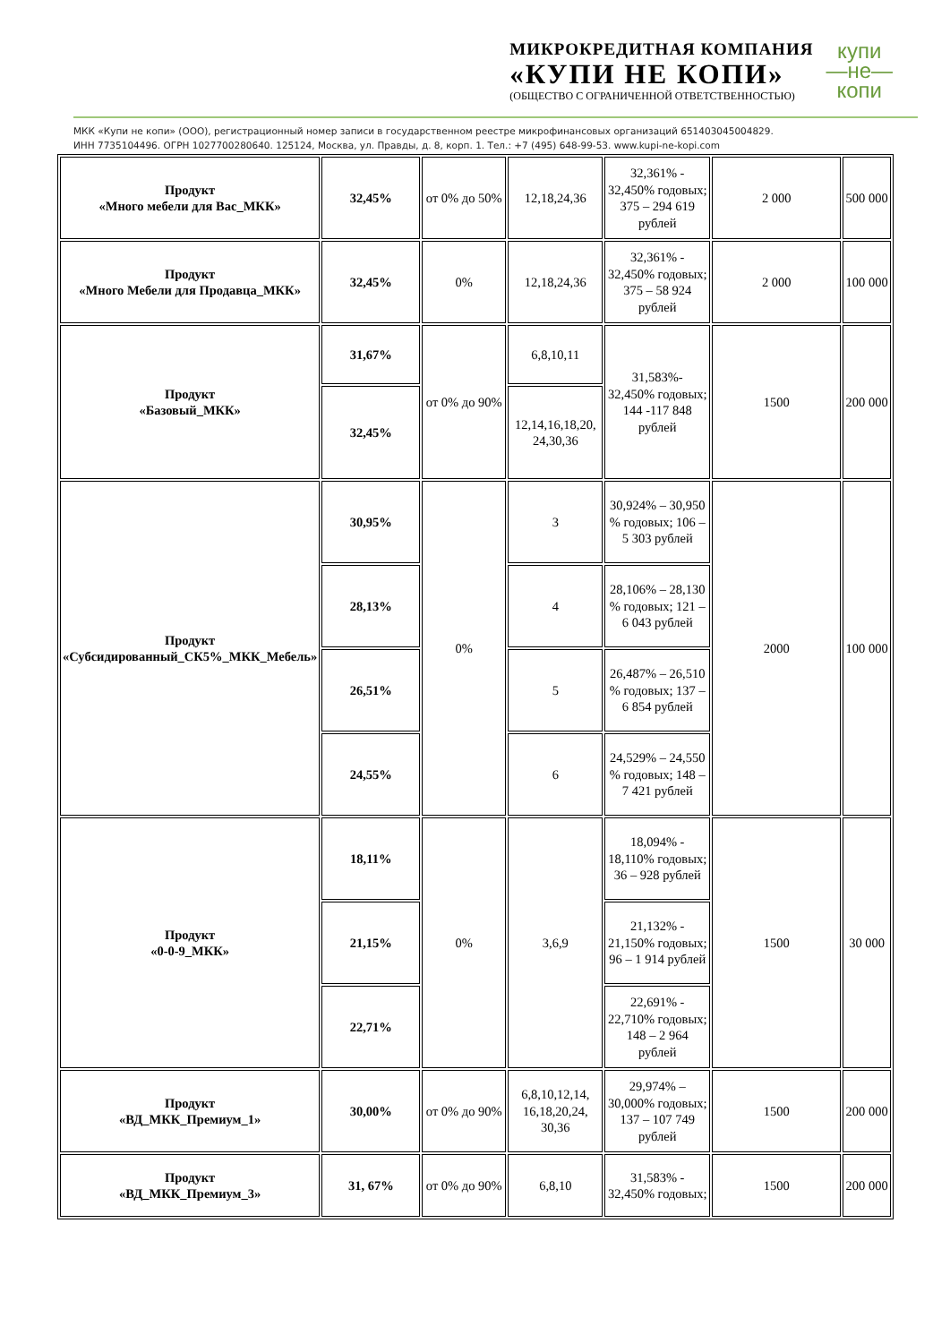МИКРОКРЕДИТНАЯ КОМПАНИЯ
«КУПИ НЕ КОПИ»
(ОБЩЕСТВО С ОГРАНИЧЕННОЙ ОТВЕТСТВЕННОСТЬЮ)
купи
—не—
копи
МКК «Купи не копи» (ООО), регистрационный номер записи в государственном реестре микрофинансовых организаций 651403045004829.
ИНН 7735104496. ОГРН 1027700280640. 125124, Москва, ул. Правды, д. 8, корп. 1. Тел.: +7 (495) 648-99-53. www.kupi-ne-kopi.com
| Продукт «Много мебели для Вас_МКК» | 32,45% | от 0% до 50% | 12,18,24,36 | 32,361% - 32,450% годовых; 375 – 294 619 рублей | 2 000 | 500 000 |
| Продукт «Много Мебели для Продавца_МКК» | 32,45% | 0% | 12,18,24,36 | 32,361% - 32,450% годовых; 375 – 58 924 рублей | 2 000 | 100 000 |
| Продукт «Базовый_МКК» | 31,67% | от 0% до 90% | 6,8,10,11 | 31,583%- 32,450% годовых; 144 -117 848 рублей | 1500 | 200 000 |
| | 32,45% | | 12,14,16,18,20, 24,30,36 | | | |
| Продукт «Субсидированный_СК5%_МКК_Мебель» | 30,95% | 0% | 3 | 30,924% – 30,950 % годовых; 106 – 5 303 рублей | 2000 | 100 000 |
| | 28,13% | | 4 | 28,106% – 28,130 % годовых; 121 – 6 043 рублей | | |
| | 26,51% | | 5 | 26,487% – 26,510 % годовых; 137 – 6 854 рублей | | |
| | 24,55% | | 6 | 24,529% – 24,550 % годовых; 148 – 7 421 рублей | | |
| Продукт «0-0-9_МКК» | 18,11% | 0% | 3,6,9 | 18,094% - 18,110% годовых; 36 – 928 рублей | 1500 | 30 000 |
| | 21,15% | | | 21,132% - 21,150% годовых; 96 – 1 914 рублей | | |
| | 22,71% | | | 22,691% - 22,710% годовых; 148 – 2 964 рублей | | |
| Продукт «ВД_МКК_Премиум_1» | 30,00% | от 0% до 90% | 6,8,10,12,14, 16,18,20,24, 30,36 | 29,974% – 30,000% годовых; 137 – 107 749 рублей | 1500 | 200 000 |
| Продукт «ВД_МКК_Премиум_3» | 31, 67% | от 0% до 90% | 6,8,10 | 31,583% - 32,450% годовых; | 1500 | 200 000 |